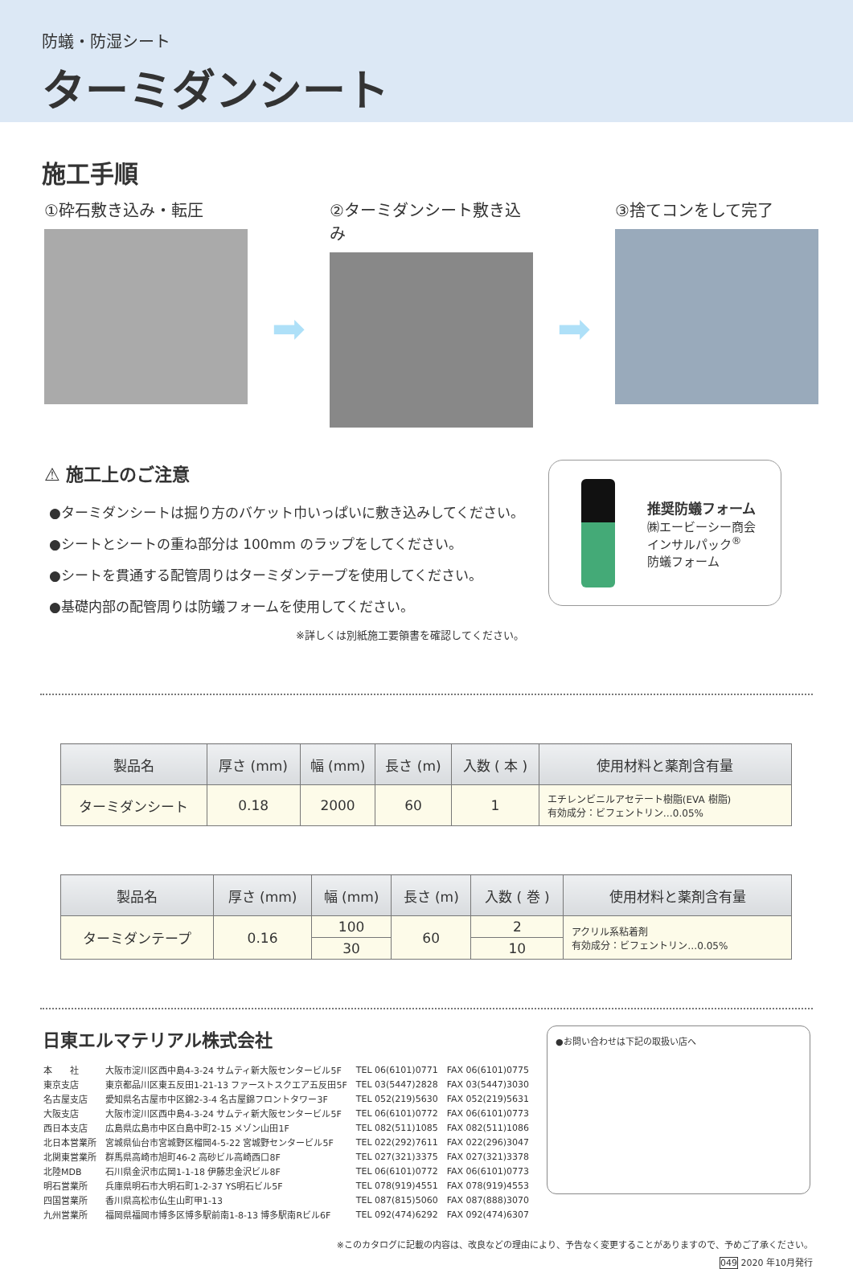防蟻・防湿シート
ターミダンシート
施工手順
①砕石敷き込み・転圧
➡
②ターミダンシート敷き込み
➡
③捨てコンをして完了
⚠ 施工上のご注意
●ターミダンシートは掘り方のバケット巾いっぱいに敷き込みしてください。
●シートとシートの重ね部分は 100mm のラップをしてください。
●シートを貫通する配管周りはターミダンテープを使用してください。
●基礎内部の配管周りは防蟻フォームを使用してください。
※詳しくは別紙施工要領書を確認してください。
推奨防蟻フォーム
㈱エービーシー商会
インサルパック<sup>®</sup>
防蟻フォーム
| 製品名 | 厚さ (mm) | 幅 (mm) | 長さ (m) | 入数 ( 本 ) | 使用材料と薬剤含有量 |
| --- | --- | --- | --- | --- | --- |
| ターミダンシート | 0.18 | 2000 | 60 | 1 | エチレンビニルアセテート樹脂(EVA 樹脂) 有効成分：ビフェントリン…0.05% |
| 製品名 | 厚さ (mm) | 幅 (mm) | 長さ (m) | 入数 ( 巻 ) | 使用材料と薬剤含有量 |
| --- | --- | --- | --- | --- | --- |
| ターミダンテープ | 0.16 | 100 | 60 | 2 | アクリル系粘着剤 有効成分：ビフェントリン…0.05% |
| | | 30 | | 10 | |
日東エルマテリアル株式会社
| 本 社 | 大阪市淀川区西中島4-3-24 サムティ新大阪センタービル5F | TEL 06(6101)0771 | FAX 06(6101)0775 |
| 東京支店 | 東京都品川区東五反田1-21-13 ファーストスクエア五反田5F | TEL 03(5447)2828 | FAX 03(5447)3030 |
| 名古屋支店 | 愛知県名古屋市中区錦2-3-4 名古屋錦フロントタワー3F | TEL 052(219)5630 | FAX 052(219)5631 |
| 大阪支店 | 大阪市淀川区西中島4-3-24 サムティ新大阪センタービル5F | TEL 06(6101)0772 | FAX 06(6101)0773 |
| 西日本支店 | 広島県広島市中区白島中町2-15 メゾン山田1F | TEL 082(511)1085 | FAX 082(511)1086 |
| 北日本営業所 | 宮城県仙台市宮城野区榴岡4-5-22 宮城野センタービル5F | TEL 022(292)7611 | FAX 022(296)3047 |
| 北関東営業所 | 群馬県高崎市旭町46-2 高砂ビル高崎西口8F | TEL 027(321)3375 | FAX 027(321)3378 |
| 北陸MDB | 石川県金沢市広岡1-1-18 伊藤忠金沢ビル8F | TEL 06(6101)0772 | FAX 06(6101)0773 |
| 明石営業所 | 兵庫県明石市大明石町1-2-37 YS明石ビル5F | TEL 078(919)4551 | FAX 078(919)4553 |
| 四国営業所 | 香川県高松市仏生山町甲1-13 | TEL 087(815)5060 | FAX 087(888)3070 |
| 九州営業所 | 福岡県福岡市博多区博多駅前南1-8-13 博多駅南Rビル6F | TEL 092(474)6292 | FAX 092(474)6307 |
●お問い合わせは下記の取扱い店へ
※このカタログに記載の内容は、改良などの理由により、予告なく変更することがありますので、予めご了承ください。
049 2020 年10月発行